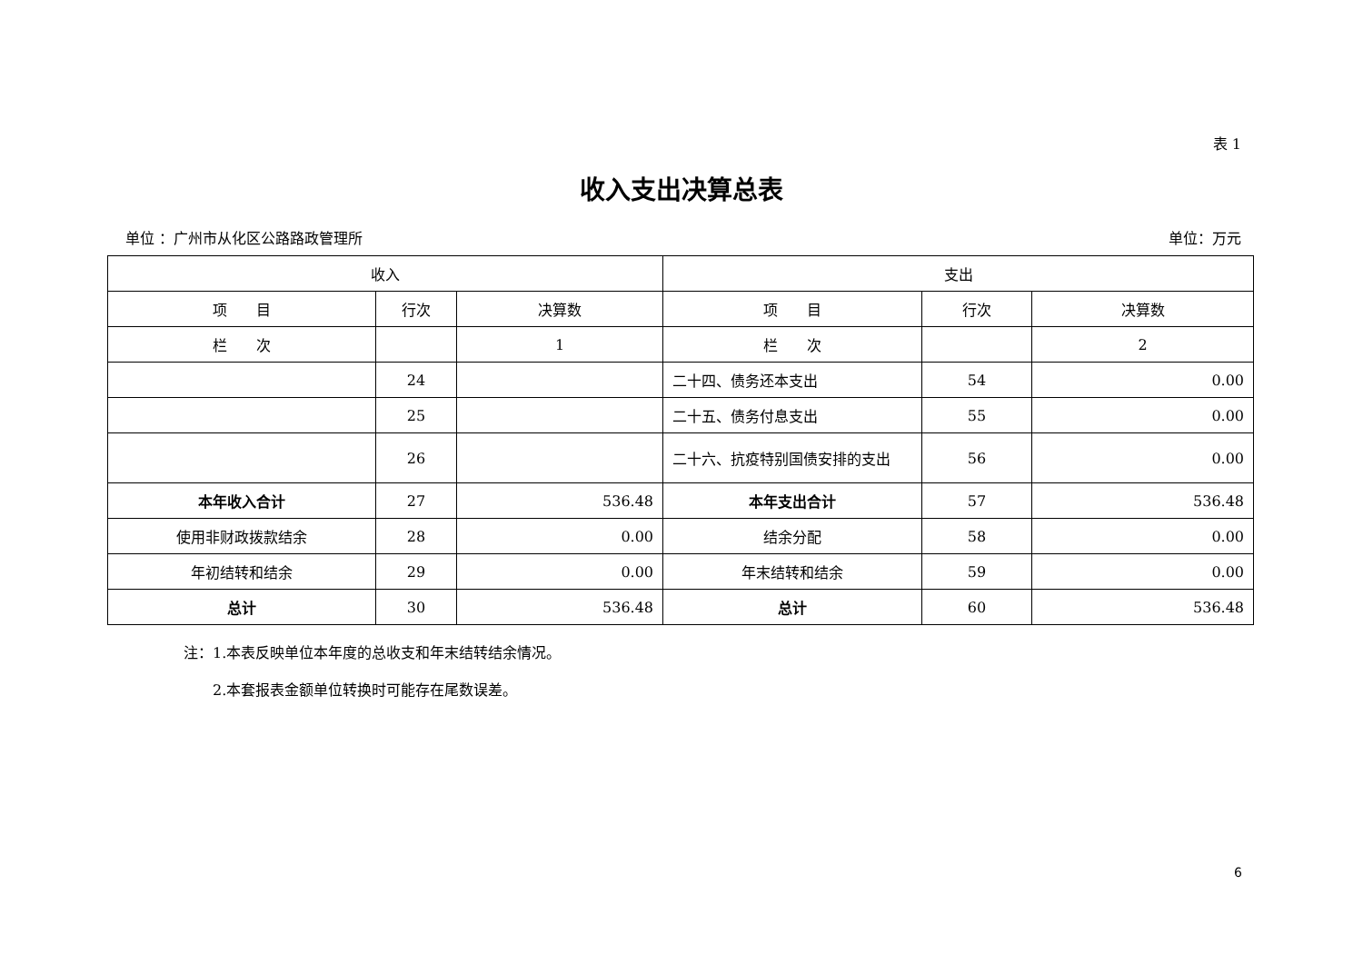表 1
收入支出决算总表
单位 ：广州市从化区公路路政管理所 单位：万元
| 收入 | | | 支出 | | |
| --- | --- | --- | --- | --- | --- |
| 项 目 | 行次 | 决算数 | 项 目 | 行次 | 决算数 |
| 栏 次 | | 1 | 栏 次 | | 2 |
| | 24 | | 二十四、债务还本支出 | 54 | 0.00 |
| | 25 | | 二十五、债务付息支出 | 55 | 0.00 |
| | 26 | | 二十六、抗疫特别国债安排的支出 | 56 | 0.00 |
| 本年收入合计 | 27 | 536.48 | 本年支出合计 | 57 | 536.48 |
| 使用非财政拨款结余 | 28 | 0.00 | 结余分配 | 58 | 0.00 |
| 年初结转和结余 | 29 | 0.00 | 年末结转和结余 | 59 | 0.00 |
| 总计 | 30 | 536.48 | 总计 | 60 | 536.48 |
注：1.本表反映单位本年度的总收支和年末结转结余情况。
　　2.本套报表金额单位转换时可能存在尾数误差。
6